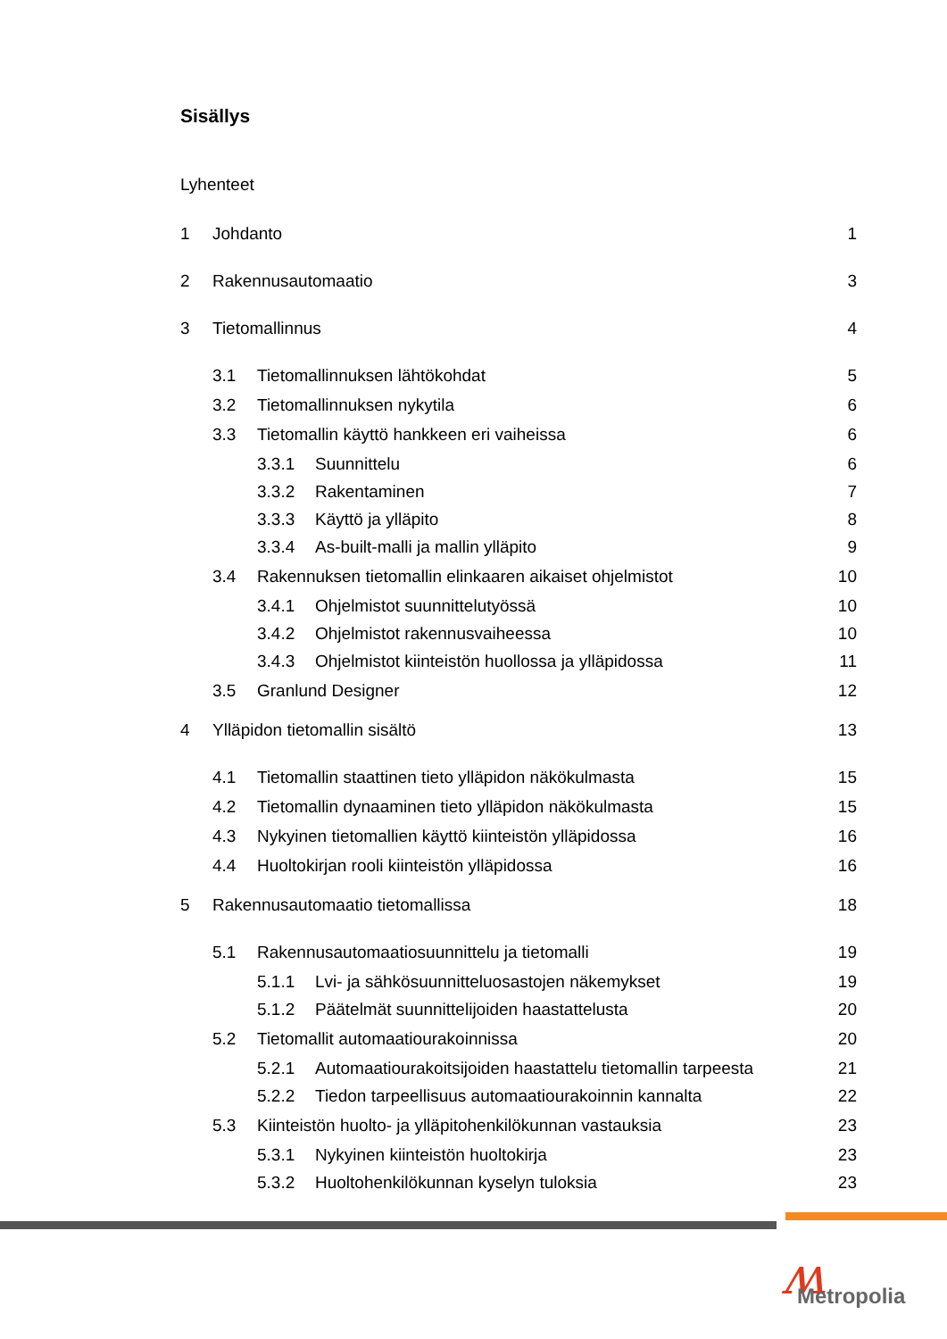Sisällys
Lyhenteet
1 Johdanto 1
2 Rakennusautomaatio 3
3 Tietomallinnus 4
3.1 Tietomallinnuksen lähtökohdat 5
3.2 Tietomallinnuksen nykytila 6
3.3 Tietomallin käyttö hankkeen eri vaiheissa 6
3.3.1 Suunnittelu 6
3.3.2 Rakentaminen 7
3.3.3 Käyttö ja ylläpito 8
3.3.4 As-built-malli ja mallin ylläpito 9
3.4 Rakennuksen tietomallin elinkaaren aikaiset ohjelmistot 10
3.4.1 Ohjelmistot suunnittelutyössä 10
3.4.2 Ohjelmistot rakennusvaiheessa 10
3.4.3 Ohjelmistot kiinteistön huollossa ja ylläpidossa 11
3.5 Granlund Designer 12
4 Ylläpidon tietomallin sisältö 13
4.1 Tietomallin staattinen tieto ylläpidon näkökulmasta 15
4.2 Tietomallin dynaaminen tieto ylläpidon näkökulmasta 15
4.3 Nykyinen tietomallien käyttö kiinteistön ylläpidossa 16
4.4 Huoltokirjan rooli kiinteistön ylläpidossa 16
5 Rakennusautomaatio tietomallissa 18
5.1 Rakennusautomaatiosuunnittelu ja tietomalli 19
5.1.1 Lvi- ja sähkösuunnitteluosastojen näkemykset 19
5.1.2 Päätelmät suunnittelijoiden haastattelusta 20
5.2 Tietomallit automaatiourakoinnissa 20
5.2.1 Automaatiourakoitsijoiden haastattelu tietomallin tarpeesta 21
5.2.2 Tiedon tarpeellisuus automaatiourakoinnin kannalta 22
5.3 Kiinteistön huolto- ja ylläpitohenkilökunnan vastauksia 23
5.3.1 Nykyinen kiinteistön huoltokirja 23
5.3.2 Huoltohenkilökunnan kyselyn tuloksia 23
ʍ Metropolia